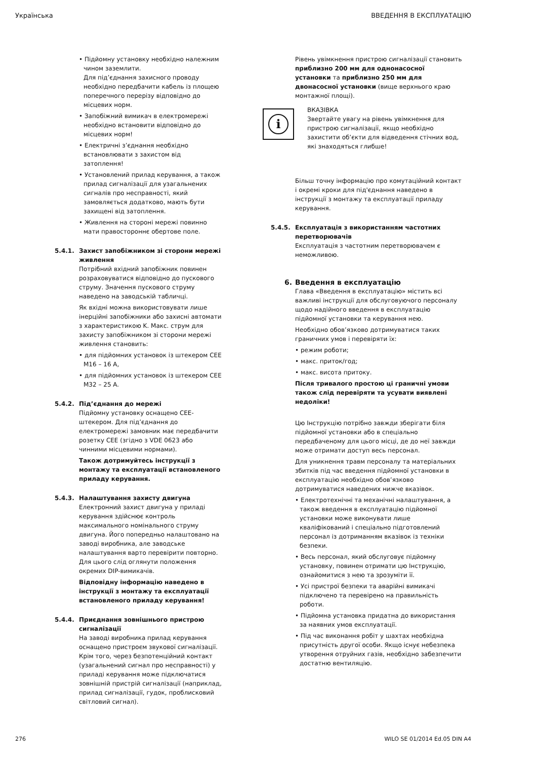Українська ВВЕДЕННЯ В ЕКСПЛУАТАЦІЮ
• Підйомну установку необхідно належним чином заземлити.
Для під’єднання захисного проводу необхідно передбачити кабель із площею поперечного перерізу відповідно до місцевих норм.
• Запобіжний вимикач в електромережі необхідно встановити відповідно до місцевих норм!
• Електричні з’єднання необхідно встановлювати з захистом від затоплення!
• Установлений прилад керування, а також прилад сигналізації для узагальнених сигналів про несправності, який замовляється додатково, мають бути захищені від затоплення.
• Живлення на стороні мережі повинно мати правостороннє обертове поле.
5.4.1. Захист запобіжником зі сторони мережі живлення
Потрібний вхідний запобіжник повинен розраховуватися відповідно до пускового струму. Значення пускового струму наведено на заводській табличці.
Як вхідні можна використовувати лише інерційні запобіжники або захисні автомати з характеристикою K. Макс. струм для захисту запобіжником зі сторони мережі живлення становить:
• для підйомних установок із штекером CEE M16 – 16 A,
• для підйомних установок із штекером CEE M32 – 25 A.
5.4.2. Під’єднання до мережі
Підйомну установку оснащено CEE-штекером. Для під’єднання до електромережі замовник має передбачити розетку CEE (згідно з VDE 0623 або чинними місцевими нормами).
Також дотримуйтесь інструкції з монтажу та експлуатації встановленого приладу керування.
5.4.3. Налаштування захисту двигуна
Електронний захист двигуна у приладі керування здійснює контроль максимального номінального струму двигуна. Його попередньо налаштовано на заводі виробника, але заводське налаштування варто перевірити повторно. Для цього слід оглянути положення окремих DIP-вимикачів.
Відповідну інформацію наведено в інструкції з монтажу та експлуатації встановленого приладу керування!
5.4.4. Приєднання зовнішнього пристрою сигналізації
На заводі виробника прилад керування оснащено пристроєм звукової сигналізації. Крім того, через безпотенційний контакт (узагальнений сигнал про несправності) у приладі керування може підключатися зовнішній пристрій сигналізації (наприклад, прилад сигналізації, гудок, проблисковий світловий сигнал).
Рівень увімкнення пристрою сигналізації становить приблизно 200 мм для однонасосної установки та приблизно 250 мм для двонасосної установки (вище верхнього краю монтажної площі).
i
ВКАЗІВКА
Звертайте увагу на рівень увімкнення для пристрою сигналізації, якщо необхідно захистити об’єкти для відведення стічних вод, які знаходяться глибше!
Більш точну інформацію про комутаційний контакт і окремі кроки для під'єднання наведено в інструкції з монтажу та експлуатації приладу керування.
5.4.5. Експлуатація з використанням частотних перетворювачів
Експлуатація з частотним перетворювачем є неможливою.
6. Введення в експлуатацію
Глава «Введення в експлуатацію» містить всі важливі інструкції для обслуговуючого персоналу щодо надійного введення в експлуатацію підйомної установки та керування нею.
Необхідно обов’язково дотримуватися таких граничних умов і перевіряти їх:
• режим роботи;
• макс. приток/год;
• макс. висота притоку.
Після тривалого простою ці граничні умови також слід перевіряти та усувати виявлені недоліки!
Цю Інструкцію потрібно завжди зберігати біля підйомної установки або в спеціально передбаченому для цього місці, де до неї завжди може отримати доступ весь персонал.
Для уникнення травм персоналу та матеріальних збитків під час введення підйомної установки в експлуатацію необхідно обов’язково дотримуватися наведених нижче вказівок.
• Електротехнічні та механічні налаштування, а також введення в експлуатацію підйомної установки може виконувати лише кваліфікований і спеціально підготовлений персонал із дотриманням вказівок із техніки безпеки.
• Весь персонал, який обслуговує підйомну установку, повинен отримати цю Інструкцію, ознайомитися з нею та зрозуміти її.
• Усі пристрої безпеки та аварійні вимикачі підключено та перевірено на правильність роботи.
• Підйомна установка придатна до використання за наявних умов експлуатації.
• Під час виконання робіт у шахтах необхідна присутність другої особи. Якщо існує небезпека утворення отруйних газів, необхідно забезпечити достатню вентиляцію.
276 WILO SE 01/2014 Ed.05 DIN A4